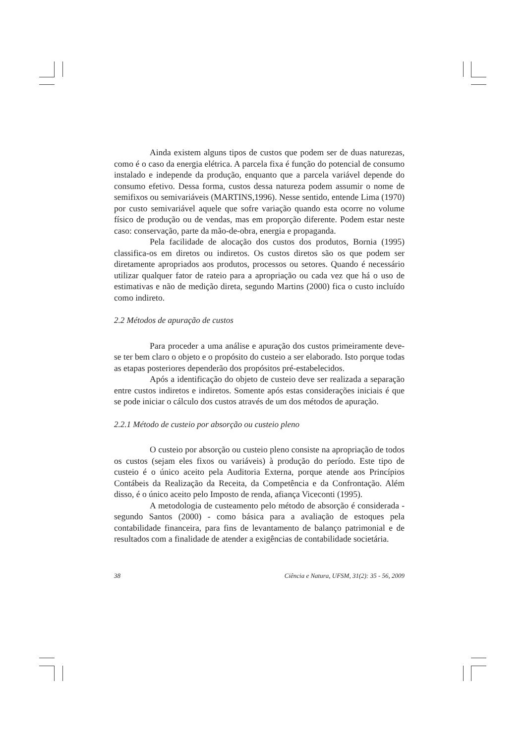Ainda existem alguns tipos de custos que podem ser de duas naturezas, como é o caso da energia elétrica. A parcela fixa é função do potencial de consumo instalado e independe da produção, enquanto que a parcela variável depende do consumo efetivo. Dessa forma, custos dessa natureza podem assumir o nome de semifixos ou semivariáveis (MARTINS,1996). Nesse sentido, entende Lima (1970) por custo semivariável aquele que sofre variação quando esta ocorre no volume físico de produção ou de vendas, mas em proporção diferente. Podem estar neste caso: conservação, parte da mão-de-obra, energia e propaganda.
Pela facilidade de alocação dos custos dos produtos, Bornia (1995) classifica-os em diretos ou indiretos. Os custos diretos são os que podem ser diretamente apropriados aos produtos, processos ou setores. Quando é necessário utilizar qualquer fator de rateio para a apropriação ou cada vez que há o uso de estimativas e não de medição direta, segundo Martins (2000) fica o custo incluído como indireto.
2.2 Métodos de apuração de custos
Para proceder a uma análise e apuração dos custos primeiramente deve-se ter bem claro o objeto e o propósito do custeio a ser elaborado. Isto porque todas as etapas posteriores dependerão dos propósitos pré-estabelecidos.
Após a identificação do objeto de custeio deve ser realizada a separação entre custos indiretos e indiretos. Somente após estas considerações iniciais é que se pode iniciar o cálculo dos custos através de um dos métodos de apuração.
2.2.1 Método de custeio por absorção ou custeio pleno
O custeio por absorção ou custeio pleno consiste na apropriação de todos os custos (sejam eles fixos ou variáveis) à produção do período. Este tipo de custeio é o único aceito pela Auditoria Externa, porque atende aos Princípios Contábeis da Realização da Receita, da Competência e da Confrontação. Além disso, é o único aceito pelo Imposto de renda, afiança Viceconti (1995).
A metodologia de custeamento pelo método de absorção é considerada - segundo Santos (2000) - como básica para a avaliação de estoques pela contabilidade financeira, para fins de levantamento de balanço patrimonial e de resultados com a finalidade de atender a exigências de contabilidade societária.
38 Ciência e Natura, UFSM, 31(2): 35 - 56, 2009